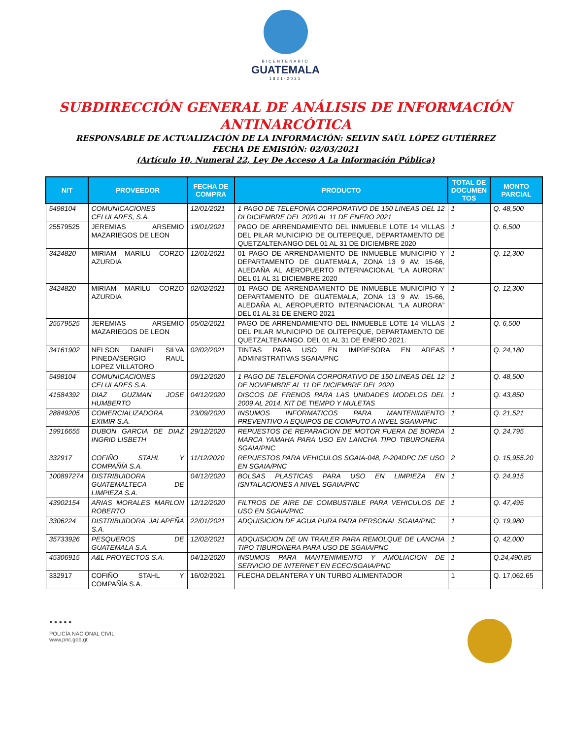BICENTENARIO
GUATEMALA
1821-2021
SUBDIRECCIÓN GENERAL DE ANÁLISIS DE INFORMACIÓN
ANTINARCÓTICA
RESPONSABLE DE ACTUALIZACIÓN DE LA INFORMACIÓN: SELVIN SAÚL LÓPEZ GUTIÉRREZ
FECHA DE EMISIÓN: 02/03/2021
(Artículo 10, Numeral 22, Ley De Acceso A La Información Pública)
| NIT | PROVEEDOR | FECHA DE COMPRA | PRODUCTO | TOTAL DE DOCUMEN TOS | MONTO PARCIAL |
| --- | --- | --- | --- | --- | --- |
| 5498104 | COMUNICACIONES CELULARES, S.A. | 12/01/2021 | 1 PAGO DE TELEFONÍA CORPORATIVO DE 150 LINEAS DEL 12 DI DICIEMBRE DEL 2020 AL 11 DE ENERO 2021 | 1 | Q. 48,500 |
| 25579525 | JEREMIAS ARSEMIO MAZARIEGOS DE LEON | 19/01/2021 | PAGO DE ARRENDAMIENTO DEL INMUEBLE LOTE 14 VILLAS DEL PILAR MUNICIPIO DE OLITEPEQUE, DEPARTAMENTO DE QUETZALTENANGO DEL 01 AL 31 DE DICIEMBRE 2020 | 1 | Q. 6,500 |
| 3424820 | MIRIAM MARILU CORZO AZURDIA | 12/01/2021 | 01 PAGO DE ARRENDAMIENTO DE INMUEBLE MUNICIPIO Y DEPARTAMENTO DE GUATEMALA, ZONA 13 9 AV. 15-66, ALEDAÑA AL AEROPUERTO INTERNACIONAL “LA AURORA” DEL 01 AL 31 DICIEMBRE 2020 | 1 | Q. 12,300 |
| 3424820 | MIRIAM MARILU CORZO AZURDIA | 02/02/2021 | 01 PAGO DE ARRENDAMIENTO DE INMUEBLE MUNICIPIO Y DEPARTAMENTO DE GUATEMALA, ZONA 13 9 AV. 15-66, ALEDAÑA AL AEROPUERTO INTERNACIONAL “LA AURORA” DEL 01 AL 31 DE ENERO 2021 | 1 | Q. 12,300 |
| 25579525 | JEREMIAS ARSEMIO MAZARIEGOS DE LEON | 05/02/2021 | PAGO DE ARRENDAMIENTO DEL INMUEBLE LOTE 14 VILLAS DEL PILAR MUNICIPIO DE OLITEPEQUE, DEPARTAMENTO DE QUETZALTENANGO. DEL 01 AL 31 DE ENERO 2021. | 1 | Q. 6,500 |
| 34161902 | NELSON DANIEL SILVA PINEDA/SERGIO RAUL LOPEZ VILLATORO | 02/02/2021 | TINTAS PARA USO EN IMPRESORA EN AREAS ADMINISTRATIVAS SGAIA/PNC | 1 | Q. 24,180 |
| 5498104 | COMUNICACIONES CELULARES S.A. | 09/12/2020 | 1 PAGO DE TELEFONÍA CORPORATIVO DE 150 LINEAS DEL 12 DE NOVIEMBRE AL 11 DE DICIEMBRE DEL 2020 | 1 | Q. 48,500 |
| 41584392 | DIAZ GUZMAN JOSE HUMBERTO | 04/12/2020 | DISCOS DE FRENOS PARA LAS UNIDADES MODELOS DEL 2009 AL 2014, KIT DE TIEMPO Y MULETAS | 1 | Q. 43,850 |
| 28849205 | COMERCIALIZADORA EXIMIR S.A. | 23/09/2020 | INSUMOS INFORMATICOS PARA MANTENIMIENTO PREVENTIVO A EQUIPOS DE COMPUTO A NIVEL SGAIA/PNC | 1 | Q. 21,521 |
| 19916655 | DUBON GARCIA DE DIAZ INGRID LISBETH | 29/12/2020 | REPUESTOS DE REPARACION DE MOTOR FUERA DE BORDA MARCA YAMAHA PARA USO EN LANCHA TIPO TIBURONERA SGAIA/PNC | 1 | Q. 24,795 |
| 332917 | COFIÑO STAHL Y COMPAÑÍA S.A. | 11/12/2020 | REPUESTOS PARA VEHICULOS SGAIA-048, P-204DPC DE USO EN SGAIA/PNC | 2 | Q. 15,955.20 |
| 100897274 | DISTRIBUIDORA GUATEMALTECA DE LIMPIEZA S.A. | 04/12/2020 | BOLSAS PLASTICAS PARA USO EN LIMPIEZA EN ISNTALACIONES A NIVEL SGAIA/PNC | 1 | Q. 24,915 |
| 43902154 | ARIAS MORALES MARLON ROBERTO | 12/12/2020 | FILTROS DE AIRE DE COMBUSTIBLE PARA VEHICULOS DE USO EN SGAIA/PNC | 1 | Q. 47,495 |
| 3306224 | DISTRIBUIDORA JALAPEÑA S.A. | 22/01/2021 | ADQUISICION DE AGUA PURA PARA PERSONAL SGAIA/PNC | 1 | Q. 19,980 |
| 35733926 | PESQUEROS DE GUATEMALA S.A. | 12/02/2021 | ADQUISICION DE UN TRAILER PARA REMOLQUE DE LANCHA TIPO TIBURONERA PARA USO DE SGAIA/PNC | 1 | Q. 42,000 |
| 45306915 | A&L PROYECTOS S.A. | 04/12/2020 | INSUMOS PARA MANTENIMIENTO Y AMOLIACION DE SERVICIO DE INTERNET EN ECEC/SGAIA/PNC | 1 | Q.24,490.85 |
| 332917 | COFIÑO STAHL Y COMPAÑÍA S.A. | 16/02/2021 | FLECHA DELANTERA Y UN TURBO ALIMENTADOR | 1 | Q. 17,062.65 |
● ● ● ● ●
POLICÍA NACIONAL CIVIL
www.pnc.gob.gt